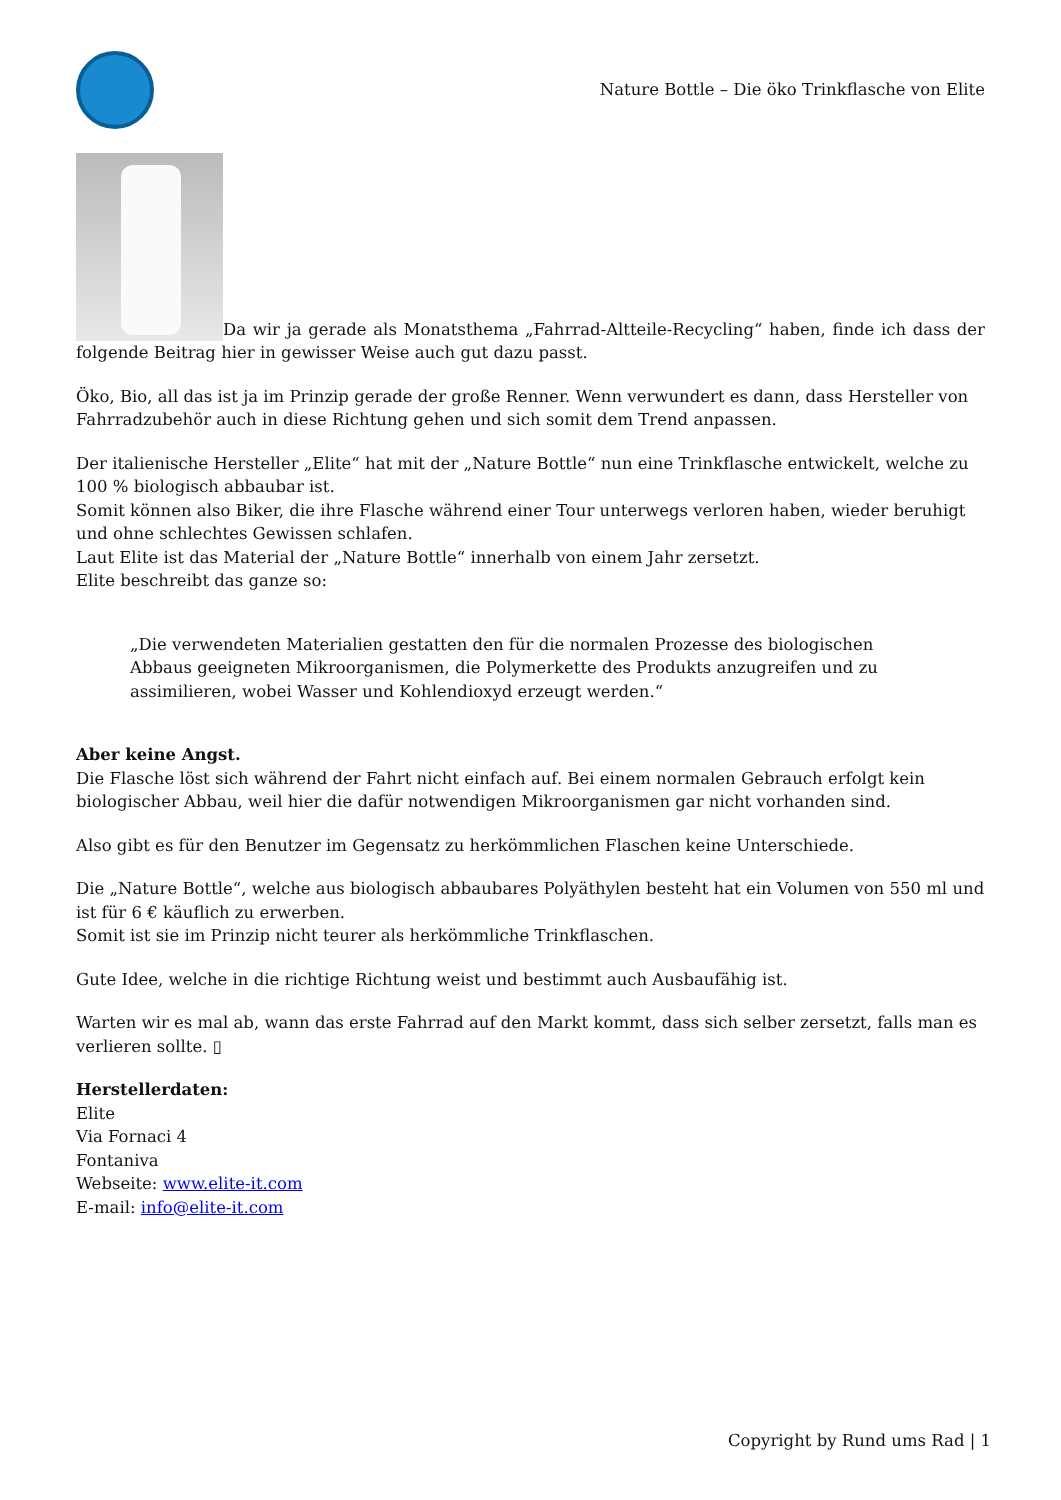Nature Bottle – Die öko Trinkflasche von Elite
Da wir ja gerade als Monatsthema „Fahrrad-Altteile-Recycling“ haben, finde ich dass der folgende Beitrag hier in gewisser Weise auch gut dazu passt.
Öko, Bio, all das ist ja im Prinzip gerade der große Renner. Wenn verwundert es dann, dass Hersteller von Fahrradzubehör auch in diese Richtung gehen und sich somit dem Trend anpassen.
Der italienische Hersteller „Elite“ hat mit der „Nature Bottle“ nun eine Trinkflasche entwickelt, welche zu 100 % biologisch abbaubar ist.
Somit können also Biker, die ihre Flasche während einer Tour unterwegs verloren haben, wieder beruhigt und ohne schlechtes Gewissen schlafen.
Laut Elite ist das Material der „Nature Bottle“ innerhalb von einem Jahr zersetzt.
Elite beschreibt das ganze so:
„Die verwendeten Materialien gestatten den für die normalen Prozesse des biologischen Abbaus geeigneten Mikroorganismen, die Polymerkette des Produkts anzugreifen und zu assimilieren, wobei Wasser und Kohlendioxyd erzeugt werden.“
Aber keine Angst.
Die Flasche löst sich während der Fahrt nicht einfach auf. Bei einem normalen Gebrauch erfolgt kein biologischer Abbau, weil hier die dafür notwendigen Mikroorganismen gar nicht vorhanden sind.
Also gibt es für den Benutzer im Gegensatz zu herkömmlichen Flaschen keine Unterschiede.
Die „Nature Bottle“, welche aus biologisch abbaubares Polyäthylen besteht hat ein Volumen von 550 ml und ist für 6 € käuflich zu erwerben.
Somit ist sie im Prinzip nicht teurer als herkömmliche Trinkflaschen.
Gute Idee, welche in die richtige Richtung weist und bestimmt auch Ausbaufähig ist.
Warten wir es mal ab, wann das erste Fahrrad auf den Markt kommt, dass sich selber zersetzt, falls man es verlieren sollte. ▯
Herstellerdaten:
Elite
Via Fornaci 4
Fontaniva
Webseite: www.elite-it.com
E-mail: info@elite-it.com
Copyright by Rund ums Rad | 1